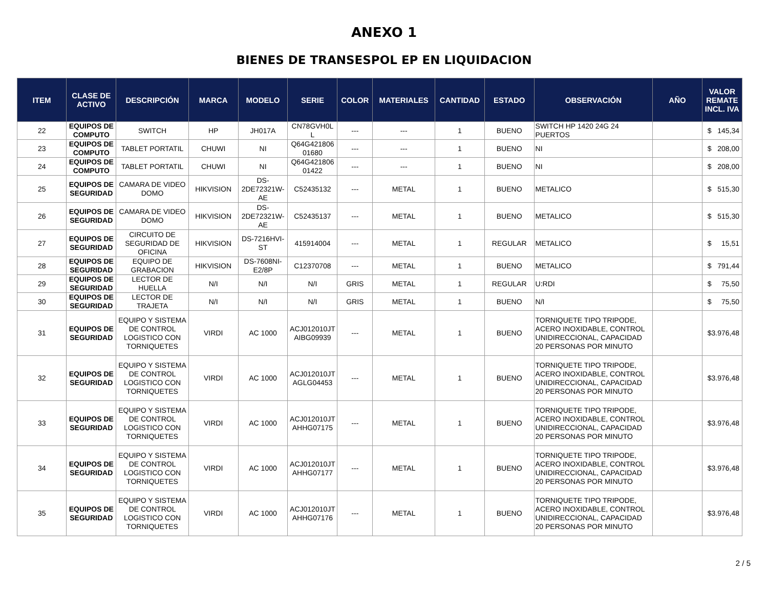ANEXO 1
BIENES DE TRANSESPOL EP EN LIQUIDACION
| ITEM | CLASE DE ACTIVO | DESCRIPCIÓN | MARCA | MODELO | SERIE | COLOR | MATERIALES | CANTIDAD | ESTADO | OBSERVACIÓN | AÑO | VALOR REMATE INCL. IVA |
| --- | --- | --- | --- | --- | --- | --- | --- | --- | --- | --- | --- | --- |
| 22 | EQUIPOS DE COMPUTO | SWITCH | HP | JH017A | CN78GVH0L L | --- | --- | 1 | BUENO | SWITCH HP 1420 24G 24 PUERTOS | | $ 145,34 |
| 23 | EQUIPOS DE COMPUTO | TABLET PORTATIL | CHUWI | NI | Q64G421806 01680 | --- | --- | 1 | BUENO | NI | | $ 208,00 |
| 24 | EQUIPOS DE COMPUTO | TABLET PORTATIL | CHUWI | NI | Q64G421806 01422 | --- | --- | 1 | BUENO | NI | | $ 208,00 |
| 25 | EQUIPOS DE SEGURIDAD | CAMARA DE VIDEO DOMO | HIKVISION | DS-2DE72321W-AE | C52435132 | --- | METAL | 1 | BUENO | METALICO | | $ 515,30 |
| 26 | EQUIPOS DE SEGURIDAD | CAMARA DE VIDEO DOMO | HIKVISION | DS-2DE72321W-AE | C52435137 | --- | METAL | 1 | BUENO | METALICO | | $ 515,30 |
| 27 | EQUIPOS DE SEGURIDAD | CIRCUITO DE SEGURIDAD DE OFICINA | HIKVISION | DS-7216HVI-ST | 415914004 | --- | METAL | 1 | REGULAR | METALICO | | $ 15,51 |
| 28 | EQUIPOS DE SEGURIDAD | EQUIPO DE GRABACION | HIKVISION | DS-7608NI-E2/8P | C12370708 | --- | METAL | 1 | BUENO | METALICO | | $ 791,44 |
| 29 | EQUIPOS DE SEGURIDAD | LECTOR DE HUELLA | N/I | N/I | N/I | GRIS | METAL | 1 | REGULAR | U:RDI | | $ 75,50 |
| 30 | EQUIPOS DE SEGURIDAD | LECTOR DE TRAJETA | N/I | N/I | N/I | GRIS | METAL | 1 | BUENO | N/I | | $ 75,50 |
| 31 | EQUIPOS DE SEGURIDAD | EQUIPO Y SISTEMA DE CONTROL LOGISTICO CON TORNIQUETES | VIRDI | AC 1000 | ACJ012010JT AIBG09939 | --- | METAL | 1 | BUENO | TORNIQUETE TIPO TRIPODE, ACERO INOXIDABLE, CONTROL UNIDIRECCIONAL, CAPACIDAD 20 PERSONAS POR MINUTO | | $ 3.976,48 |
| 32 | EQUIPOS DE SEGURIDAD | EQUIPO Y SISTEMA DE CONTROL LOGISTICO CON TORNIQUETES | VIRDI | AC 1000 | ACJ012010JT AGLG04453 | --- | METAL | 1 | BUENO | TORNIQUETE TIPO TRIPODE, ACERO INOXIDABLE, CONTROL UNIDIRECCIONAL, CAPACIDAD 20 PERSONAS POR MINUTO | | $ 3.976,48 |
| 33 | EQUIPOS DE SEGURIDAD | EQUIPO Y SISTEMA DE CONTROL LOGISTICO CON TORNIQUETES | VIRDI | AC 1000 | ACJ012010JT AHHG07175 | --- | METAL | 1 | BUENO | TORNIQUETE TIPO TRIPODE, ACERO INOXIDABLE, CONTROL UNIDIRECCIONAL, CAPACIDAD 20 PERSONAS POR MINUTO | | $ 3.976,48 |
| 34 | EQUIPOS DE SEGURIDAD | EQUIPO Y SISTEMA DE CONTROL LOGISTICO CON TORNIQUETES | VIRDI | AC 1000 | ACJ012010JT AHHG07177 | --- | METAL | 1 | BUENO | TORNIQUETE TIPO TRIPODE, ACERO INOXIDABLE, CONTROL UNIDIRECCIONAL, CAPACIDAD 20 PERSONAS POR MINUTO | | $ 3.976,48 |
| 35 | EQUIPOS DE SEGURIDAD | EQUIPO Y SISTEMA DE CONTROL LOGISTICO CON TORNIQUETES | VIRDI | AC 1000 | ACJ012010JT AHHG07176 | --- | METAL | 1 | BUENO | TORNIQUETE TIPO TRIPODE, ACERO INOXIDABLE, CONTROL UNIDIRECCIONAL, CAPACIDAD 20 PERSONAS POR MINUTO | | $ 3.976,48 |
2 / 5